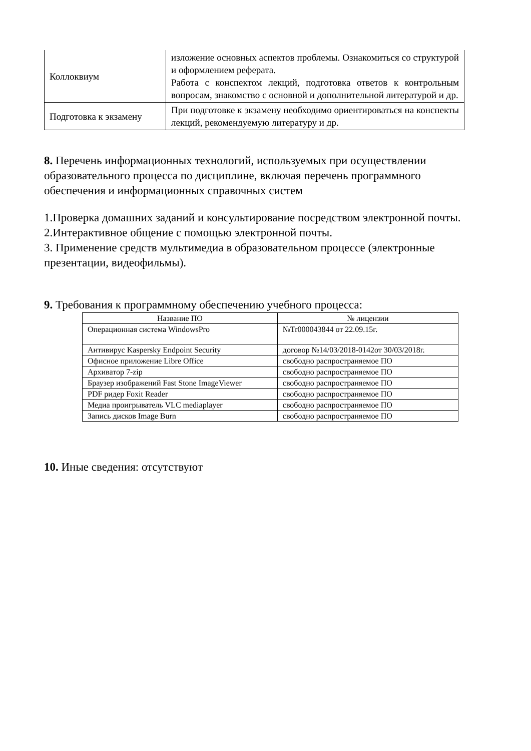| Коллоквиум | изложение основных аспектов проблемы. Ознакомиться со структурой и оформлением реферата. Работа с конспектом лекций, подготовка ответов к контрольным вопросам, знакомство с основной и дополнительной литературой и др. |
| Подготовка к экзамену | При подготовке к экзамену необходимо ориентироваться на конспекты лекций, рекомендуемую литературу и др. |
8. Перечень информационных технологий, используемых при осуществлении образовательного процесса по дисциплине, включая перечень программного обеспечения и информационных справочных систем
1.Проверка домашних заданий и консультирование посредством электронной почты.
2.Интерактивное общение с помощью электронной почты.
3. Применение средств мультимедиа в образовательном процессе (электронные презентации, видеофильмы).
9. Требования к программному обеспечению учебного процесса:
| Название ПО | № лицензии |
| --- | --- |
| Операционная система WindowsPro | №Tr000043844 от 22.09.15г. |
| Антивирус Kaspersky Endpoint Security | договор №14/03/2018-0142от 30/03/2018г. |
| Офисное приложение Libre Office | свободно распространяемое ПО |
| Архиватор 7-zip | свободно распространяемое ПО |
| Браузер изображений Fast Stone ImageViewer | свободно распространяемое ПО |
| PDF ридер Foxit Reader | свободно распространяемое ПО |
| Медиа проигрыватель VLC mediaplayer | свободно распространяемое ПО |
| Запись дисков Image Burn | свободно распространяемое ПО |
10. Иные сведения: отсутствуют